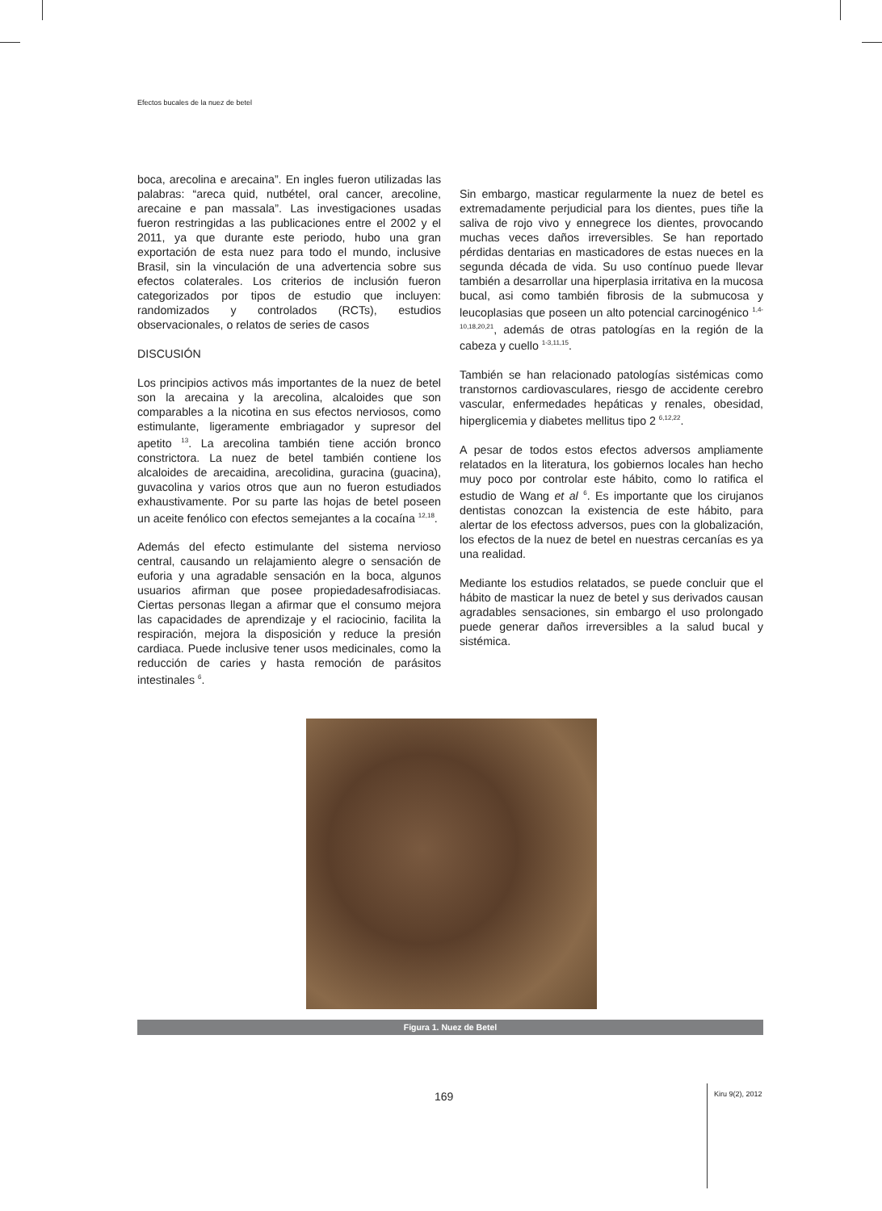Efectos bucales de la nuez de betel
boca, arecolina e arecaina”. En ingles fueron utilizadas las palabras: “areca quid, nutbétel, oral cancer, arecoline, arecaine e pan massala”. Las investigaciones usadas fueron restringidas a las publicaciones entre el 2002 y el 2011, ya que durante este periodo, hubo una gran exportación de esta nuez para todo el mundo, inclusive Brasil, sin la vinculación de una advertencia sobre sus efectos colaterales. Los criterios de inclusión fueron categorizados por tipos de estudio que incluyen: randomizados y controlados (RCTs), estudios observacionales, o relatos de series de casos
DISCUSIÓN
Los principios activos más importantes de la nuez de betel son la arecaina y la arecolina, alcaloides que son comparables a la nicotina en sus efectos nerviosos, como estimulante, ligeramente embriagador y supresor del apetito <sup>13</sup>. La arecolina también tiene acción bronco constrictora. La nuez de betel también contiene los alcaloides de arecaidina, arecolidina, guracina (guacina), guvacolina y varios otros que aun no fueron estudiados exhaustivamente. Por su parte las hojas de betel poseen un aceite fenólico con efectos semejantes a la cocaína <sup>12,18</sup>.
Además del efecto estimulante del sistema nervioso central, causando un relajamiento alegre o sensación de euforia y una agradable sensación en la boca, algunos usuarios afirman que posee propiedadesafrodisiacas. Ciertas personas llegan a afirmar que el consumo mejora las capacidades de aprendizaje y el raciocinio, facilita la respiración, mejora la disposición y reduce la presión cardiaca. Puede inclusive tener usos medicinales, como la reducción de caries y hasta remoción de parásitos intestinales <sup>6</sup>.
Sin embargo, masticar regularmente la nuez de betel es extremadamente perjudicial para los dientes, pues tiñe la saliva de rojo vivo y ennegrece los dientes, provocando muchas veces daños irreversibles. Se han reportado pérdidas dentarias en masticadores de estas nueces en la segunda década de vida. Su uso contínuo puede llevar también a desarrollar una hiperplasia irritativa en la mucosa bucal, asi como también fibrosis de la submucosa y leucoplasias que poseen un alto potencial carcinogénico <sup>1,4-10,18,20,21</sup>, además de otras patologías en la región de la cabeza y cuello <sup>1-3,11,15</sup>.
También se han relacionado patologías sistémicas como transtornos cardiovasculares, riesgo de accidente cerebro vascular, enfermedades hepáticas y renales, obesidad, hiperglicemia y diabetes mellitus tipo 2 <sup>6,12,22</sup>.
A pesar de todos estos efectos adversos ampliamente relatados en la literatura, los gobiernos locales han hecho muy poco por controlar este hábito, como lo ratifica el estudio de Wang et al <sup>6</sup>. Es importante que los cirujanos dentistas conozcan la existencia de este hábito, para alertar de los efectoss adversos, pues con la globalización, los efectos de la nuez de betel en nuestras cercanías es ya una realidad.
Mediante los estudios relatados, se puede concluir que el hábito de masticar la nuez de betel y sus derivados causan agradables sensaciones, sin embargo el uso prolongado puede generar daños irreversibles a la salud bucal y sistémica.
Figura 1. Nuez de Betel
169 Kiru 9(2), 2012